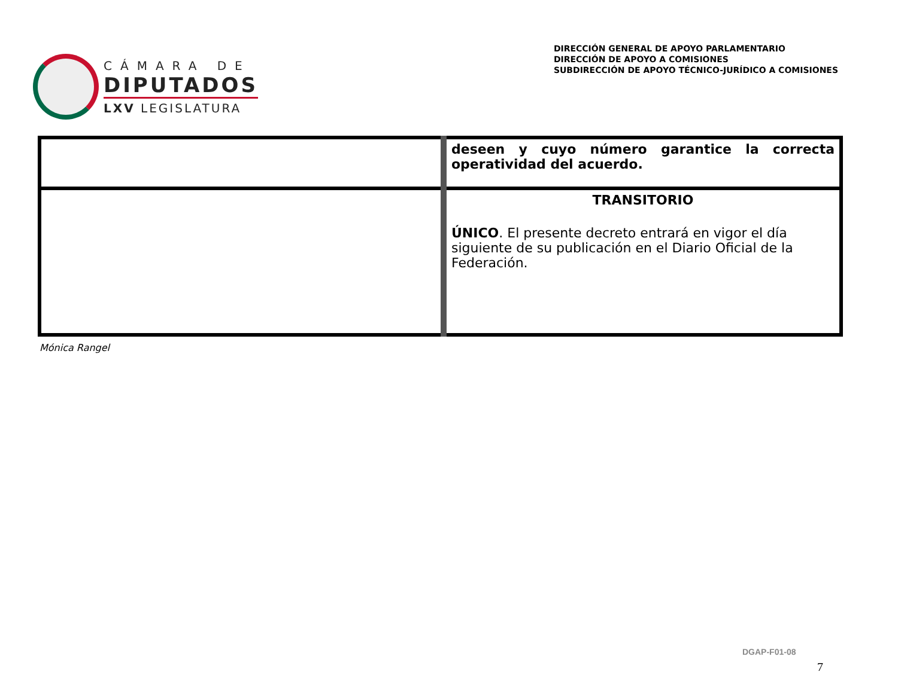CÁMARA DE
DIPUTADOS
LXV LEGISLATURA
DIRECCIÓN GENERAL DE APOYO PARLAMENTARIO
DIRECCIÓN DE APOYO A COMISIONES
SUBDIRECCIÓN DE APOYO TÉCNICO-JURÍDICO A COMISIONES
| | deseen y cuyo número garantice la correcta operatividad del acuerdo. |
| | TRANSITORIO ÚNICO . El presente decreto entrará en vigor el día siguiente de su publicación en el Diario Oficial de la Federación. |
Mónica Rangel
DGAP-F01-08
7